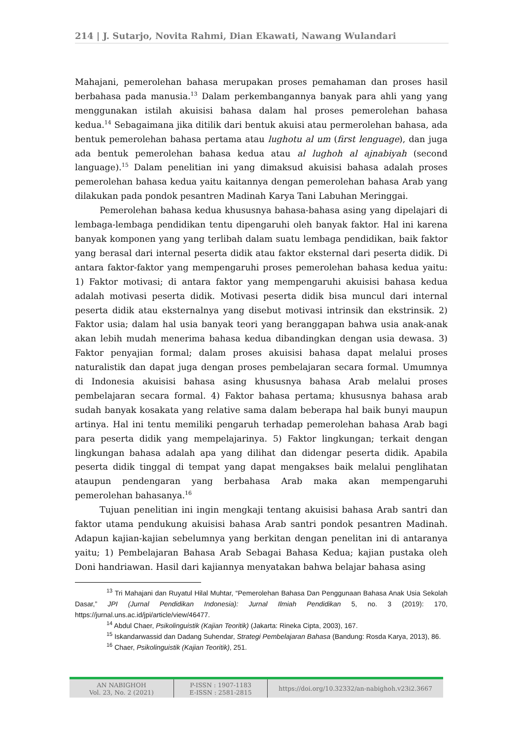214 | J. Sutarjo, Novita Rahmi, Dian Ekawati, Nawang Wulandari
Mahajani, pemerolehan bahasa merupakan proses pemahaman dan proses hasil berbahasa pada manusia.<sup>13</sup> Dalam perkembangannya banyak para ahli yang yang menggunakan istilah akuisisi bahasa dalam hal proses pemerolehan bahasa kedua.<sup>14</sup> Sebagaimana jika ditilik dari bentuk akuisi atau permerolehan bahasa, ada bentuk pemerolehan bahasa pertama atau lughotu al um (first lenguage), dan juga ada bentuk pemerolehan bahasa kedua atau al lughoh al ajnabiyah (second language).<sup>15</sup> Dalam penelitian ini yang dimaksud akuisisi bahasa adalah proses pemerolehan bahasa kedua yaitu kaitannya dengan pemerolehan bahasa Arab yang dilakukan pada pondok pesantren Madinah Karya Tani Labuhan Meringgai.
Pemerolehan bahasa kedua khususnya bahasa-bahasa asing yang dipelajari di lembaga-lembaga pendidikan tentu dipengaruhi oleh banyak faktor. Hal ini karena banyak komponen yang yang terlibah dalam suatu lembaga pendidikan, baik faktor yang berasal dari internal peserta didik atau faktor eksternal dari peserta didik. Di antara faktor-faktor yang mempengaruhi proses pemerolehan bahasa kedua yaitu: 1) Faktor motivasi; di antara faktor yang mempengaruhi akuisisi bahasa kedua adalah motivasi peserta didik. Motivasi peserta didik bisa muncul dari internal peserta didik atau eksternalnya yang disebut motivasi intrinsik dan ekstrinsik. 2) Faktor usia; dalam hal usia banyak teori yang beranggapan bahwa usia anak-anak akan lebih mudah menerima bahasa kedua dibandingkan dengan usia dewasa. 3) Faktor penyajian formal; dalam proses akuisisi bahasa dapat melalui proses naturalistik dan dapat juga dengan proses pembelajaran secara formal. Umumnya di Indonesia akuisisi bahasa asing khususnya bahasa Arab melalui proses pembelajaran secara formal. 4) Faktor bahasa pertama; khususnya bahasa arab sudah banyak kosakata yang relative sama dalam beberapa hal baik bunyi maupun artinya. Hal ini tentu memiliki pengaruh terhadap pemerolehan bahasa Arab bagi para peserta didik yang mempelajarinya. 5) Faktor lingkungan; terkait dengan lingkungan bahasa adalah apa yang dilihat dan didengar peserta didik. Apabila peserta didik tinggal di tempat yang dapat mengakses baik melalui penglihatan ataupun pendengaran yang berbahasa Arab maka akan mempengaruhi pemerolehan bahasanya.<sup>16</sup>
Tujuan penelitian ini ingin mengkaji tentang akuisisi bahasa Arab santri dan faktor utama pendukung akuisisi bahasa Arab santri pondok pesantren Madinah. Adapun kajian-kajian sebelumnya yang berkitan dengan penelitan ini di antaranya yaitu; 1) Pembelajaran Bahasa Arab Sebagai Bahasa Kedua; kajian pustaka oleh Doni handriawan. Hasil dari kajiannya menyatakan bahwa belajar bahasa asing
<sup>13</sup> Tri Mahajani dan Ruyatul Hilal Muhtar, “Pemerolehan Bahasa Dan Penggunaan Bahasa Anak Usia Sekolah Dasar,” JPI (Jurnal Pendidikan Indonesia): Jurnal Ilmiah Pendidikan 5, no. 3 (2019): 170, https://jurnal.uns.ac.id/jpi/article/view/46477.
<sup>14</sup> Abdul Chaer, Psikolinguistik (Kajian Teoritik) (Jakarta: Rineka Cipta, 2003), 167.
<sup>15</sup> Iskandarwassid dan Dadang Suhendar, Strategi Pembelajaran Bahasa (Bandung: Rosda Karya, 2013), 86.
<sup>16</sup> Chaer, Psikolinguistik (Kajian Teoritik), 251.
AN NABIGHOH
Vol. 23, No. 2 (2021)
P-ISSN : 1907-1183
E-ISSN : 2581-2815
https://doi.org/10.32332/an-nabighoh.v23i2.3667